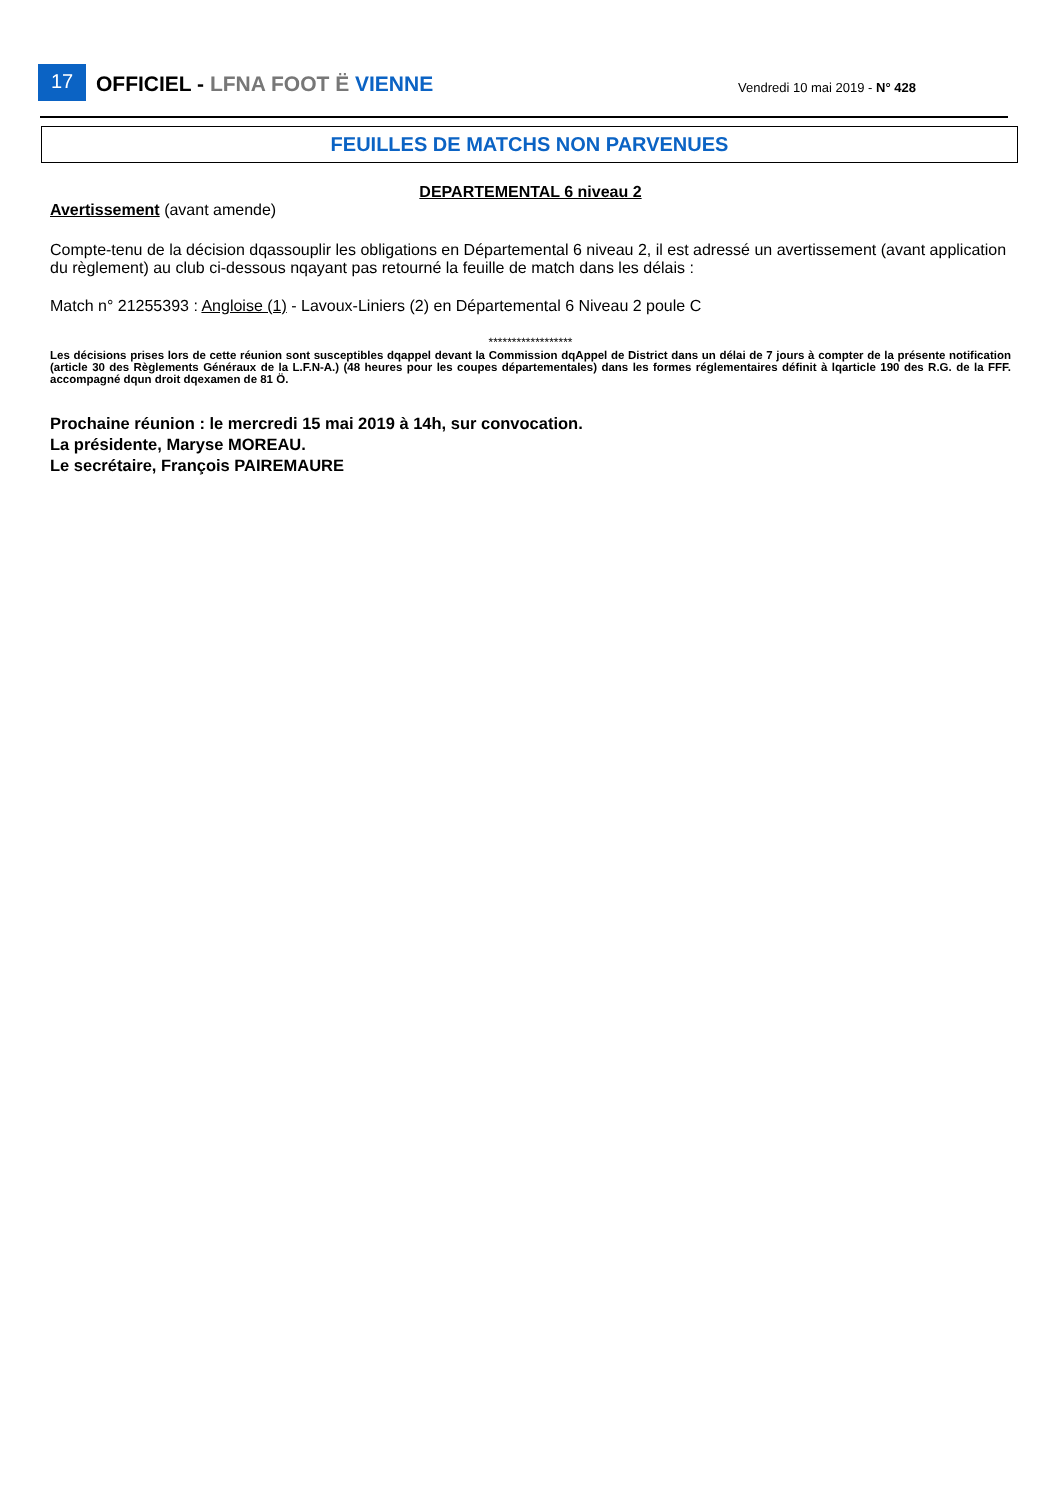17 OFFICIEL - LFNA FOOT Ë VIENNE Vendredi 10 mai 2019 - N° 428
FEUILLES DE MATCHS NON PARVENUES
DEPARTEMENTAL 6 niveau 2
Avertissement (avant amende)
Compte-tenu de la décision dqassouplir les obligations en Départemental 6 niveau 2, il est adressé un avertissement (avant application du règlement) au club ci-dessous nqayant pas retourné la feuille de match dans les délais :
Match n° 21255393 : Angloise (1) - Lavoux-Liniers (2) en Départemental 6 Niveau 2 poule C
******************
Les décisions prises lors de cette réunion sont susceptibles dqappel devant la Commission dqAppel de District dans un délai de 7 jours à compter de la présente notification (article 30 des Règlements Généraux de la L.F.N-A.) (48 heures pour les coupes départementales) dans les formes réglementaires définit à lqarticle 190 des R.G. de la FFF. accompagné dqun droit dqexamen de 81 Ö.
Prochaine réunion : le mercredi 15 mai 2019 à 14h, sur convocation.
La présidente, Maryse MOREAU.
Le secrétaire, François PAIREMAURE